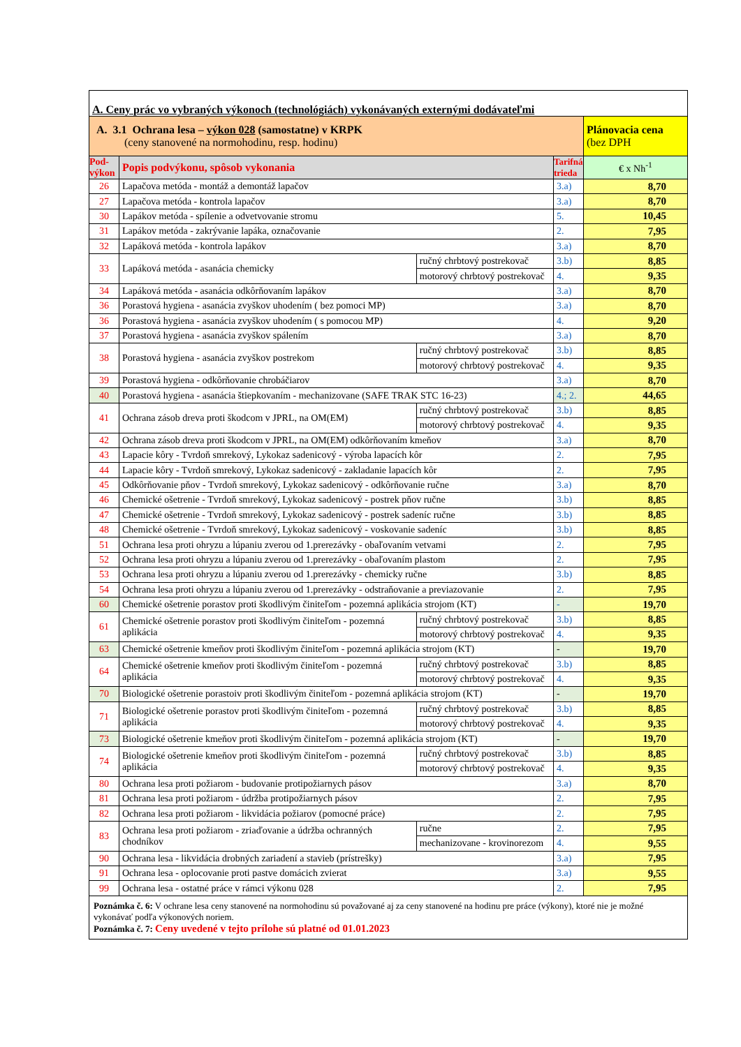| A. Ceny prác vo vybraných výkonoch (technológiách) vykonávaných externými dodávateľmi | | | | |
| A. 3.1 Ochrana lesa – výkon 028 (samostatne) v KRPK (ceny stanovené na normohodinu, resp. hodinu) | | | | Plánovacia cena (bez DPH |
| Pod- výkon | Popis podvýkonu, spôsob vykonania | | Tarifná trieda | € x Nh<sup>-1</sup> |
| 26 | Lapačova metóda - montáž a demontáž lapačov | | 3.a) | 8,70 |
| 27 | Lapačova metóda - kontrola lapačov | | 3.a) | 8,70 |
| 30 | Lapákov metóda - spílenie a odvetvovanie stromu | | 5. | 10,45 |
| 31 | Lapákov metóda - zakrývanie lapáka, označovanie | | 2. | 7,95 |
| 32 | Lapáková metóda - kontrola lapákov | | 3.a) | 8,70 |
| 33 | Lapáková metóda - asanácia chemicky | ručný chrbtový postrekovač | 3.b) | 8,85 |
| | | motorový chrbtový postrekovač | 4. | 9,35 |
| 34 | Lapáková metóda - asanácia odkôrňovaním lapákov | | 3.a) | 8,70 |
| 36 | Porastová hygiena - asanácia zvyškov uhodením ( bez pomoci MP) | | 3.a) | 8,70 |
| 36 | Porastová hygiena - asanácia zvyškov uhodením ( s pomocou MP) | | 4. | 9,20 |
| 37 | Porastová hygiena - asanácia zvyškov spálením | | 3.a) | 8,70 |
| 38 | Porastová hygiena - asanácia zvyškov postrekom | ručný chrbtový postrekovač | 3.b) | 8,85 |
| | | motorový chrbtový postrekovač | 4. | 9,35 |
| 39 | Porastová hygiena - odkôrňovanie chrobáčiarov | | 3.a) | 8,70 |
| 40 | Porastová hygiena - asanácia štiepkovaním - mechanizovane (SAFE TRAK STC 16-23) | | 4.; 2. | 44,65 |
| 41 | Ochrana zásob dreva proti škodcom v JPRL, na OM(EM) | ručný chrbtový postrekovač | 3.b) | 8,85 |
| | | motorový chrbtový postrekovač | 4. | 9,35 |
| 42 | Ochrana zásob dreva proti škodcom v JPRL, na OM(EM) odkôrňovaním kmeňov | | 3.a) | 8,70 |
| 43 | Lapacie kôry - Tvrdoň smrekový, Lykokaz sadenicový - výroba lapacích kôr | | 2. | 7,95 |
| 44 | Lapacie kôry - Tvrdoň smrekový, Lykokaz sadenicový - zakladanie lapacích kôr | | 2. | 7,95 |
| 45 | Odkôrňovanie pňov - Tvrdoň smrekový, Lykokaz sadenicový - odkôrňovanie ručne | | 3.a) | 8,70 |
| 46 | Chemické ošetrenie - Tvrdoň smrekový, Lykokaz sadenicový - postrek pňov ručne | | 3.b) | 8,85 |
| 47 | Chemické ošetrenie - Tvrdoň smrekový, Lykokaz sadenicový - postrek sadeníc ručne | | 3.b) | 8,85 |
| 48 | Chemické ošetrenie - Tvrdoň smrekový, Lykokaz sadenicový - voskovanie sadeníc | | 3.b) | 8,85 |
| 51 | Ochrana lesa proti ohryzu a lúpaniu zverou od 1.prerezávky - obaľovaním vetvami | | 2. | 7,95 |
| 52 | Ochrana lesa proti ohryzu a lúpaniu zverou od 1.prerezávky - obaľovaním plastom | | 2. | 7,95 |
| 53 | Ochrana lesa proti ohryzu a lúpaniu zverou od 1.prerezávky - chemicky ručne | | 3.b) | 8,85 |
| 54 | Ochrana lesa proti ohryzu a lúpaniu zverou od 1.prerezávky - odstraňovanie a previazovanie | | 2. | 7,95 |
| 60 | Chemické ošetrenie porastov proti škodlivým činiteľom - pozemná aplikácia strojom (KT) | | - | 19,70 |
| 61 | Chemické ošetrenie porastov proti škodlivým činiteľom - pozemná aplikácia | ručný chrbtový postrekovač | 3.b) | 8,85 |
| | | motorový chrbtový postrekovač | 4. | 9,35 |
| 63 | Chemické ošetrenie kmeňov proti škodlivým činiteľom - pozemná aplikácia strojom (KT) | | - | 19,70 |
| 64 | Chemické ošetrenie kmeňov proti škodlivým činiteľom - pozemná aplikácia | ručný chrbtový postrekovač | 3.b) | 8,85 |
| | | motorový chrbtový postrekovač | 4. | 9,35 |
| 70 | Biologické ošetrenie porastoiv proti škodlivým činiteľom - pozemná aplikácia strojom (KT) | | - | 19,70 |
| 71 | Biologické ošetrenie porastov proti škodlivým činiteľom - pozemná aplikácia | ručný chrbtový postrekovač | 3.b) | 8,85 |
| | | motorový chrbtový postrekovač | 4. | 9,35 |
| 73 | Biologické ošetrenie kmeňov proti škodlivým činiteľom - pozemná aplikácia strojom (KT) | | - | 19,70 |
| 74 | Biologické ošetrenie kmeňov proti škodlivým činiteľom - pozemná aplikácia | ručný chrbtový postrekovač | 3.b) | 8,85 |
| | | motorový chrbtový postrekovač | 4. | 9,35 |
| 80 | Ochrana lesa proti požiarom - budovanie protipožiarnych pásov | | 3.a) | 8,70 |
| 81 | Ochrana lesa proti požiarom - údržba protipožiarnych pásov | | 2. | 7,95 |
| 82 | Ochrana lesa proti požiarom - likvidácia požiarov (pomocné práce) | | 2. | 7,95 |
| 83 | Ochrana lesa proti požiarom - zriaďovanie a údržba ochranných chodníkov | ručne | 2. | 7,95 |
| | | mechanizovane - krovinorezom | 4. | 9,55 |
| 90 | Ochrana lesa - likvidácia drobných zariadení a stavieb (prístrešky) | | 3.a) | 7,95 |
| 91 | Ochrana lesa - oplocovanie proti pastve domácich zvierat | | 3.a) | 9,55 |
| 99 | Ochrana lesa - ostatné práce v rámci výkonu 028 | | 2. | 7,95 |
| Poznámka č. 6: V ochrane lesa ceny stanovené na normohodinu sú považované aj za ceny stanovené na hodinu pre práce (výkony), ktoré nie je možné vykonávať podľa výkonových noriem. Poznámka č. 7: Ceny uvedené v tejto prílohe sú platné od 01.01.2023 | | | | |